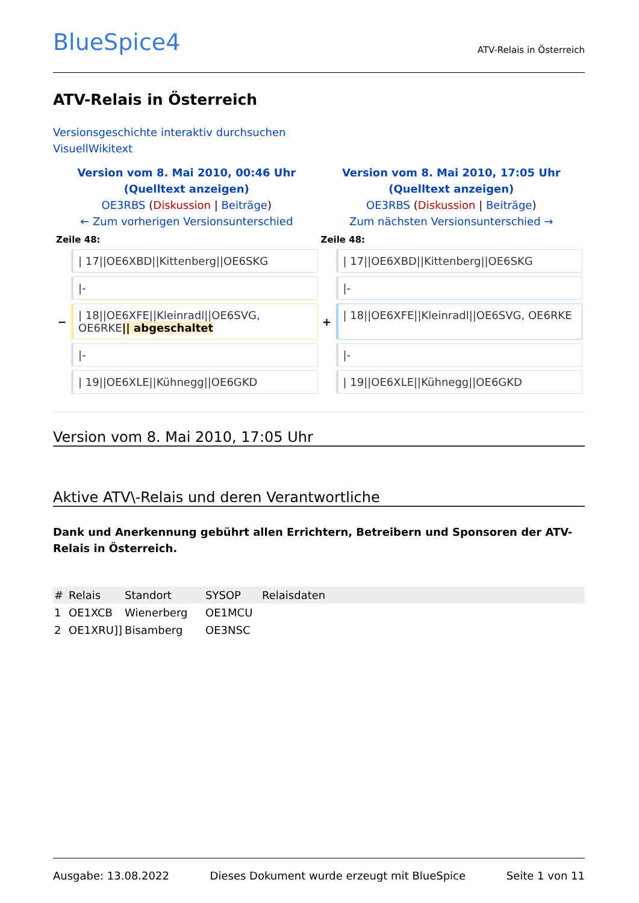BlueSpice4
ATV-Relais in Österreich
ATV-Relais in Österreich
Versionsgeschichte interaktiv durchsuchen
VisuellWikitext
| Version vom 8. Mai 2010, 00:46 Uhr ( Quelltext anzeigen ) OE3RBS ( Diskussion / Beiträge ) ← Zum vorherigen Versionsunterschied | | Version vom 8. Mai 2010, 17:05 Uhr ( Quelltext anzeigen ) OE3RBS ( Diskussion / Beiträge ) Zum nächsten Versionsunterschied → | |
| Zeile 48: | | Zeile 48: | |
| | / 17//OE6XBD//Kittenberg//OE6SKG | | / 17//OE6XBD//Kittenberg//OE6SKG |
| | /- | | /- |
| − | / 18//OE6XFE//Kleinradl//OE6SVG, OE6RKE // abgeschaltet | + | / 18//OE6XFE//Kleinradl//OE6SVG, OE6RKE |
| | /- | | /- |
| | / 19//OE6XLE//Kühnegg//OE6GKD | | / 19//OE6XLE//Kühnegg//OE6GKD |
Version vom 8. Mai 2010, 17:05 Uhr
Aktive ATV\-Relais und deren Verantwortliche
Dank und Anerkennung gebührt allen Errichtern, Betreibern und Sponsoren der ATV-Relais in Österreich.
| # | Relais | Standort | SYSOP | Relaisdaten |
| --- | --- | --- | --- | --- |
| 1 | OE1XCB | Wienerberg | OE1MCU | |
| 2 | OE1XRU]] | Bisamberg | OE3NSC | |
Ausgabe: 13.08.2022 Dieses Dokument wurde erzeugt mit BlueSpice Seite 1 von 11